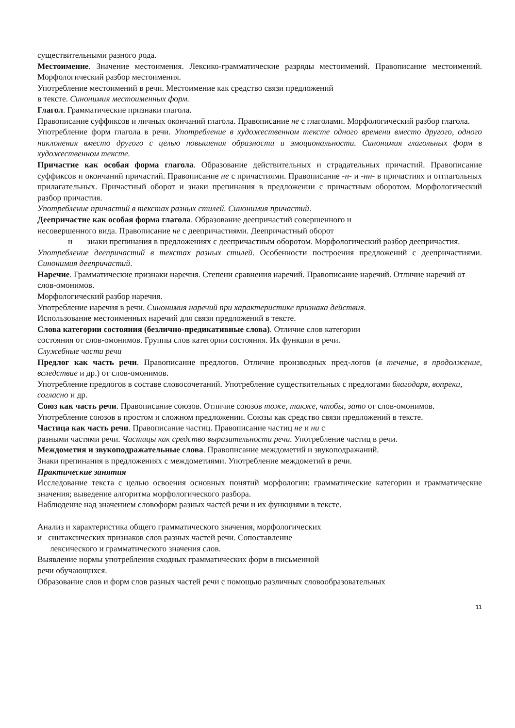существительными разного рода.
Местоимение. Значение местоимения. Лексико-грамматические разряды местоимений. Правописание местоимений. Морфологический разбор местоимения.
Употребление местоимений в речи. Местоимение как средство связи предложений
в тексте. Синонимия местоименных форм.
Глагол. Грамматические признаки глагола.
Правописание суффиксов и личных окончаний глагола. Правописание не с глаголами. Морфологический разбор глагола.
Употребление форм глагола в речи. Употребление в художественном тексте одного времени вместо другого, одного наклонения вместо другого с целью повышения образности и эмоциональности. Синонимия глагольных форм в художественном тексте.
Причастие как особая форма глагола. Образование действительных и страдательных причастий. Правописание суффиксов и окончаний причастий. Правописание не с причастиями. Правописание -н- и -нн- в причастиях и отглагольных прилагательных. Причастный оборот и знаки препинания в предложении с причастным оборотом. Морфологический разбор причастия.
Употребление причастий в текстах разных стилей. Синонимия причастий.
Деепричастие как особая форма глагола. Образование деепричастий совершенного и
несовершенного вида. Правописание не с деепричастиями. Деепричастный оборот
и знаки препинания в предложениях с деепричастным оборотом. Морфологический разбор деепричастия.
Употребление деепричастий в текстах разных стилей. Особенности построения предложений с деепричастиями. Синонимия деепричастий.
Наречие. Грамматические признаки наречия. Степени сравнения наречий. Правописание наречий. Отличие наречий от слов-омонимов.
Морфологический разбор наречия.
Употребление наречия в речи. Синонимия наречий при характеристике признака действия.
Использование местоименных наречий для связи предложений в тексте.
Слова категории состояния (безлично-предикативные слова). Отличие слов категории
состояния от слов-омонимов. Группы слов категории состояния. Их функции в речи.
Служебные части речи
Предлог как часть речи. Правописание предлогов. Отличие производных пред-логов (в течение, в продолжение, вследствие и др.) от слов-омонимов.
Употребление предлогов в составе словосочетаний. Употребление существительных с предлогами благодаря, вопреки, согласно и др.
Союз как часть речи. Правописание союзов. Отличие союзов тоже, также, чтобы, зато от слов-омонимов.
Употребление союзов в простом и сложном предложении. Союзы как средство связи предложений в тексте.
Частица как часть речи. Правописание частиц. Правописание частиц не и ни с
разными частями речи. Частицы как средство выразительности речи. Употребление частиц в речи.
Междометия и звукоподражательные слова. Правописание междометий и звукоподражаний.
Знаки препинания в предложениях с междометиями. Употребление междометий в речи.
Практические занятия
Исследование текста с целью освоения основных понятий морфологии: грамматические категории и грамматические значения; выведение алгоритма морфологического разбора.
Наблюдение над значением словоформ разных частей речи и их функциями в тексте.
Анализ и характеристика общего грамматического значения, морфологических
и синтаксических признаков слов разных частей речи. Сопоставление
лексического и грамматического значения слов.
Выявление нормы употребления сходных грамматических форм в письменной
речи обучающихся.
Образование слов и форм слов разных частей речи с помощью различных словообразовательных
11